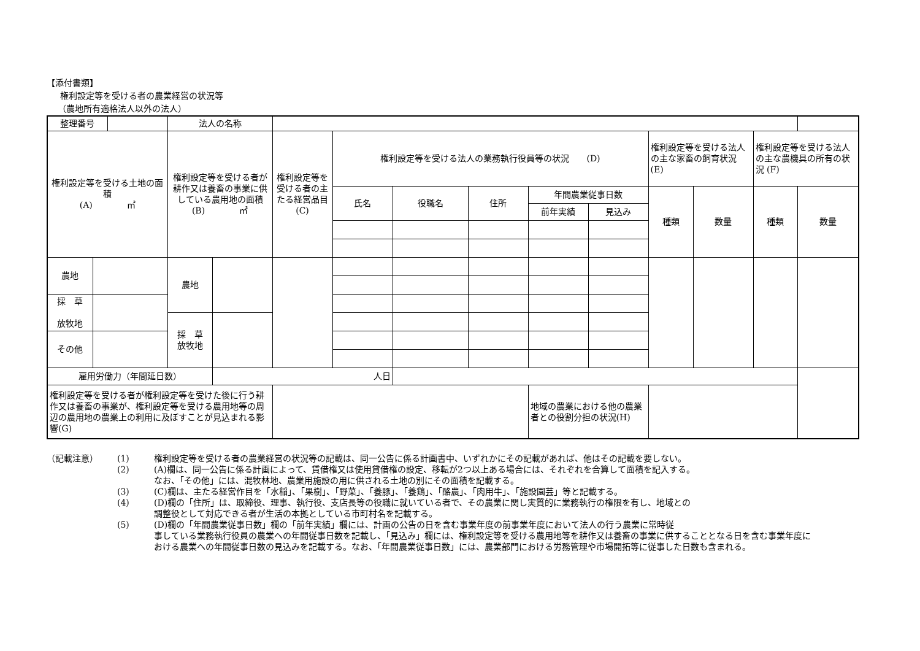【添付書類】
権利設定等を受ける者の農業経営の状況等
（農地所有適格法人以外の法人）
| 整理番号 | | | 法人の名称 | | | | | | | | | | | |
| 権利設定等を受ける土地の面積 (A) ㎡ | | | 権利設定等を受ける者が耕作又は養畜の事業に供している農用地の面積 (B) ㎡ | | 権利設定等を受ける者の主たる経営品目 (C) | 権利設定等を受ける法人の業務執行役員等の状況 (D) | | | | | 権利設定等を受ける法人の主な家畜の飼育状況 (E) | | 権利設定等を受ける法人の主な農機具の所有の状況 (F) | |
| | | | | | | 氏名 | 役職名 | 住所 | 年間農業従事日数 | | 種類 | 数量 | 種類 | 数量 |
| | | | | | | | | | 前年実績 | 見込み | | | | |
| 農地 | | | 農地 | | | | | | | | | | | |
| 採 草 放牧地 | | | | | | | | | | | | | | |
| | | | 採 草 放牧地 | | | | | | | | | | | |
| その他 | | | | | | | | | | | | | | |
| 雇用労働力（年間延日数） | | | | 人日 | | | | | | | | | | |
| 権利設定等を受ける者が権利設定等を受けた後に行う耕作又は養畜の事業が、権利設定等を受ける農用地等の周辺の農用地の農業上の利用に及ぼすことが見込まれる影響(G) | | | | | | | | | 地域の農業における他の農業者との役割分担の状況(H) | | | | | |
| （記載注意） | (1) | 権利設定等を受ける者の農業経営の状況等の記載は、同一公告に係る計画書中、いずれかにその記載があれば、他はその記載を要しない。 |
| | (2) | (A)欄は、同一公告に係る計画によって、賃借権又は使用貸借権の設定、移転が2つ以上ある場合には、それぞれを合算して面積を記入する。 なお、「その他」には、混牧林地、農業用施設の用に供される土地の別にその面積を記載する。 |
| | (3) | (C)欄は、主たる経営作目を「水稲」、「果樹」、「野菜」、「養豚」、「養鶏」、「酪農」、「肉用牛」、「施設園芸」等と記載する。 |
| | (4) | (D)欄の「住所」は、取締役、理事、執行役、支店長等の役職に就いている者で、その農業に関し実質的に業務執行の権限を有し、地域との 調整役として対応できる者が生活の本拠としている市町村名を記載する。 |
| | (5) | (D)欄の「年間農業従事日数」欄の「前年実績」欄には、計画の公告の日を含む事業年度の前事業年度において法人の行う農業に常時従 事している業務執行役員の農業への年間従事日数を記載し、「見込み」欄には、権利設定等を受ける農用地等を耕作又は養畜の事業に供することとなる日を含む事業年度における農業への年間従事日数の見込みを記載する。なお、「年間農業従事日数」には、農業部門における労務管理や市場開拓等に従事した日数も含まれる。 |